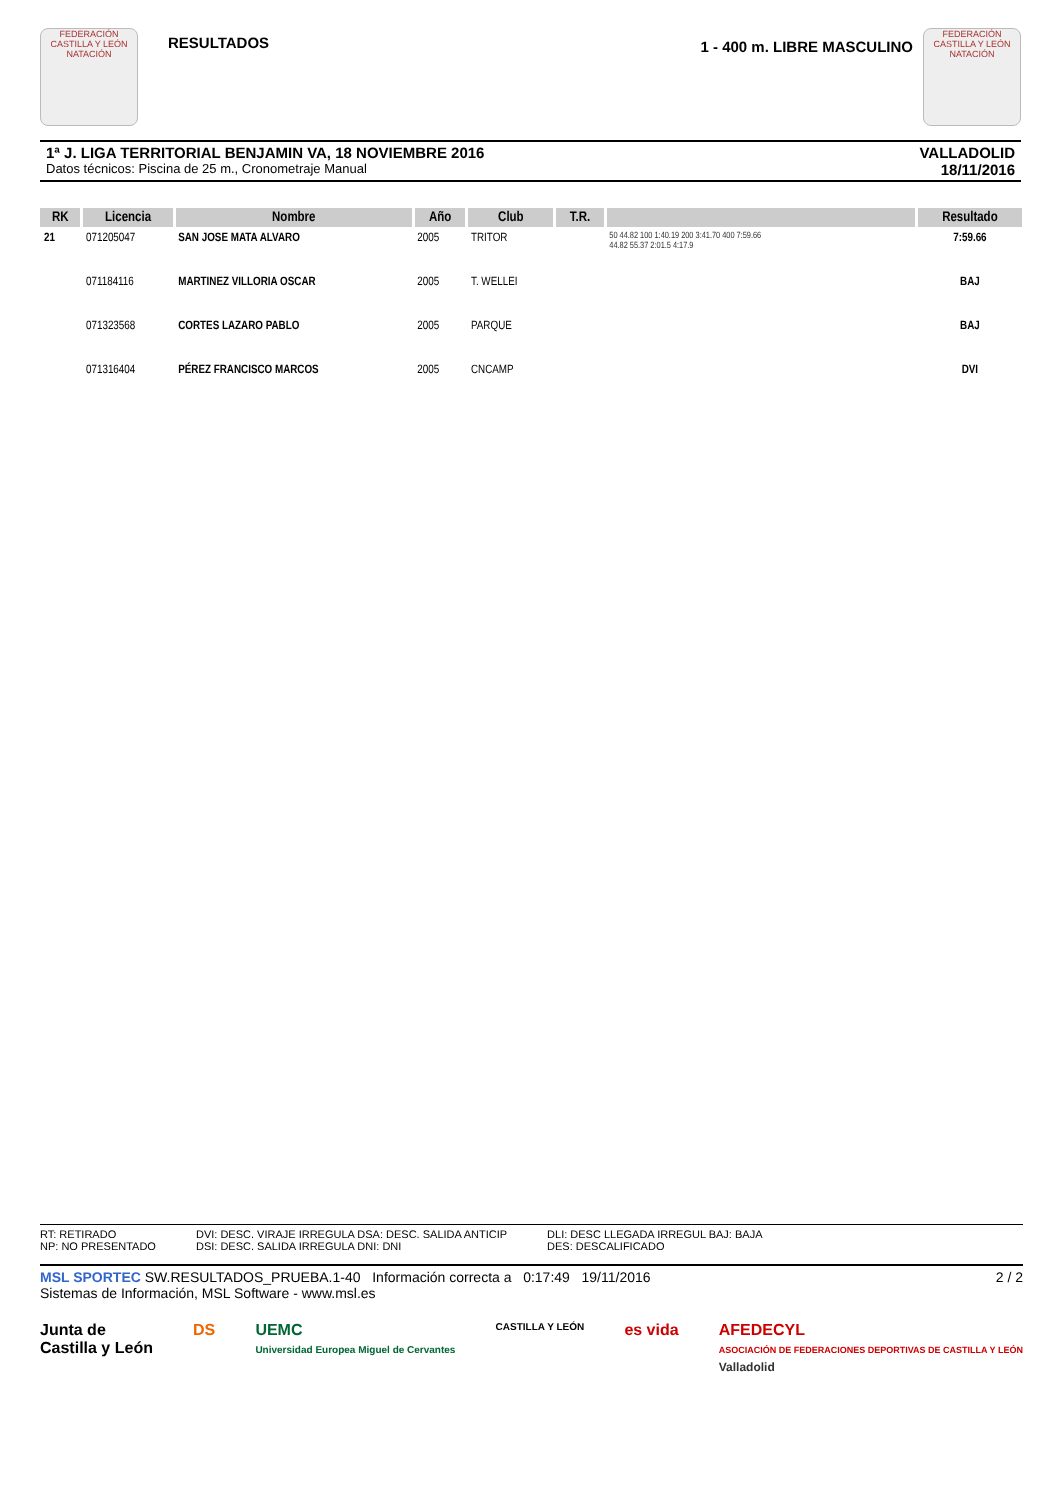FEDERACIÓN CASTILLA Y LEÓN NATACIÓN
RESULTADOS
1 - 400 m. LIBRE MASCULINO
FEDERACIÓN CASTILLA Y LEÓN NATACIÓN
1ª J. LIGA TERRITORIAL BENJAMIN VA, 18 NOVIEMBRE 2016
Datos técnicos: Piscina de 25 m., Cronometraje Manual
VALLADOLID
18/11/2016
| RK | Licencia | Nombre | Año | Club | T.R. | | Resultado |
| --- | --- | --- | --- | --- | --- | --- | --- |
| 21 | 071205047 | SAN JOSE MATA ALVARO | 2005 | TRITOR | | 50 44.82 100 1:40.19 200 3:41.70 400 7:59.66 44.82 55.37 2:01.5 4:17.9 | 7:59.66 |
| | 071184116 | MARTINEZ VILLORIA OSCAR | 2005 | T. WELLEI | | | BAJ |
| | 071323568 | CORTES LAZARO PABLO | 2005 | PARQUE | | | BAJ |
| | 071316404 | PÉREZ FRANCISCO MARCOS | 2005 | CNCAMP | | | DVI |
RT: RETIRADO
NP: NO PRESENTADO
DVI: DESC. VIRAJE IRREGULA DSA: DESC. SALIDA ANTICIP
DSI: DESC. SALIDA IRREGULA DNI: DNI
DLI: DESC LLEGADA IRREGUL BAJ: BAJA
DES: DESCALIFICADO
MSL SPORTEC SW.RESULTADOS_PRUEBA.1-40 Información correcta a 0:17:49 19/11/2016
Sistemas de Información, MSL Software - www.msl.es
2 / 2
Junta de
Castilla y León
DS UEMC
Universidad Europea Miguel de Cervantes
CASTILLA Y LEÓN
es vida AFEDECYL
ASOCIACIÓN DE FEDERACIONES DEPORTIVAS DE CASTILLA Y LEÓN
Valladolid